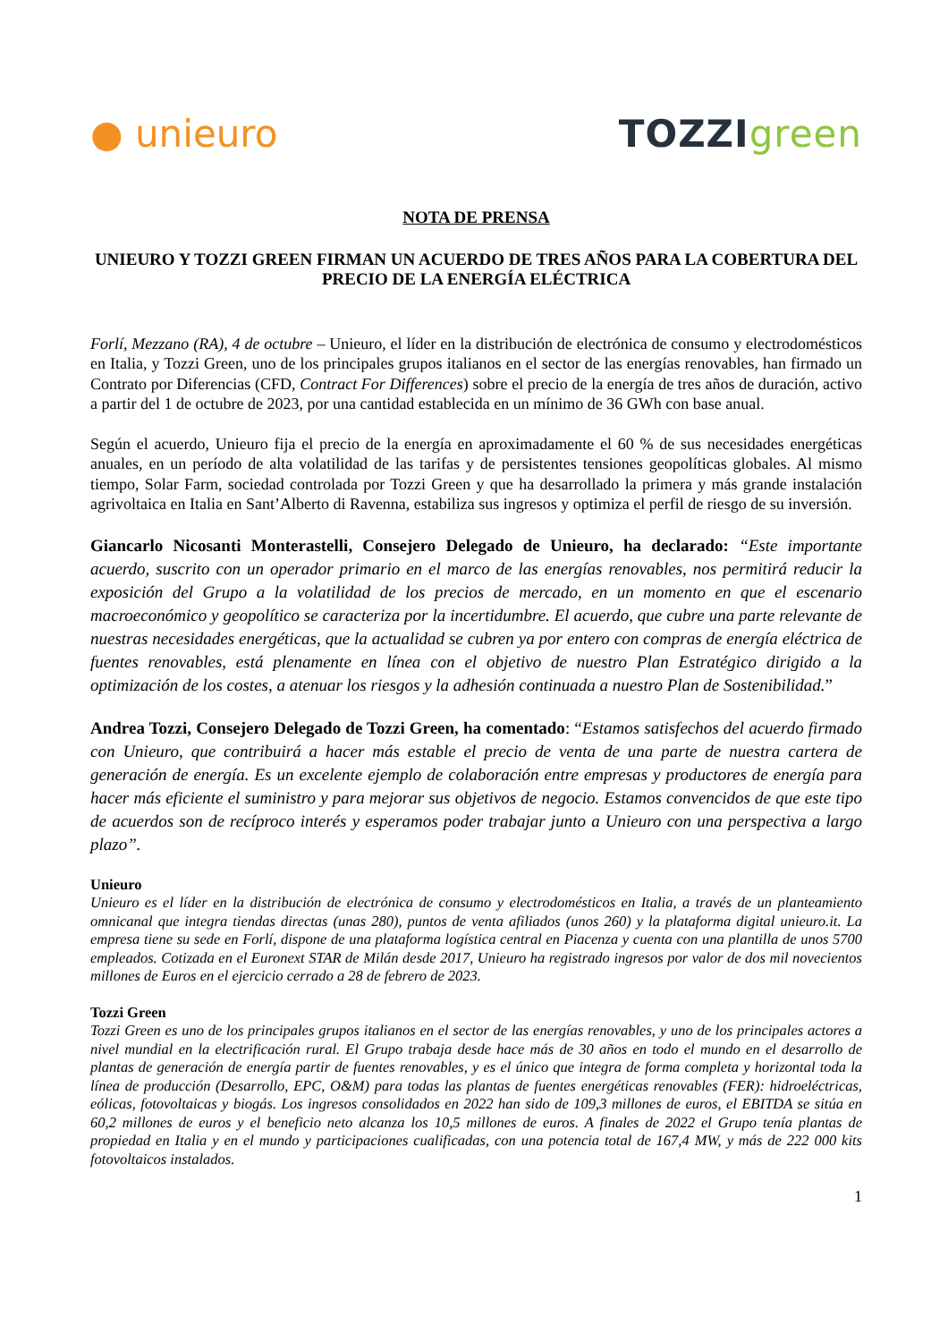● unieuro TOZZIgreen
NOTA DE PRENSA
UNIEURO Y TOZZI GREEN FIRMAN UN ACUERDO DE TRES AÑOS PARA LA COBERTURA DEL PRECIO DE LA ENERGÍA ELÉCTRICA
Forlí, Mezzano (RA), 4 de octubre – Unieuro, el líder en la distribución de electrónica de consumo y electrodomésticos en Italia, y Tozzi Green, uno de los principales grupos italianos en el sector de las energías renovables, han firmado un Contrato por Diferencias (CFD, Contract For Differences) sobre el precio de la energía de tres años de duración, activo a partir del 1 de octubre de 2023, por una cantidad establecida en un mínimo de 36 GWh con base anual.
Según el acuerdo, Unieuro fija el precio de la energía en aproximadamente el 60 % de sus necesidades energéticas anuales, en un período de alta volatilidad de las tarifas y de persistentes tensiones geopolíticas globales. Al mismo tiempo, Solar Farm, sociedad controlada por Tozzi Green y que ha desarrollado la primera y más grande instalación agrivoltaica en Italia en Sant’Alberto di Ravenna, estabiliza sus ingresos y optimiza el perfil de riesgo de su inversión.
Giancarlo Nicosanti Monterastelli, Consejero Delegado de Unieuro, ha declarado: “Este importante acuerdo, suscrito con un operador primario en el marco de las energías renovables, nos permitirá reducir la exposición del Grupo a la volatilidad de los precios de mercado, en un momento en que el escenario macroeconómico y geopolítico se caracteriza por la incertidumbre. El acuerdo, que cubre una parte relevante de nuestras necesidades energéticas, que la actualidad se cubren ya por entero con compras de energía eléctrica de fuentes renovables, está plenamente en línea con el objetivo de nuestro Plan Estratégico dirigido a la optimización de los costes, a atenuar los riesgos y la adhesión continuada a nuestro Plan de Sostenibilidad.”
Andrea Tozzi, Consejero Delegado de Tozzi Green, ha comentado: “Estamos satisfechos del acuerdo firmado con Unieuro, que contribuirá a hacer más estable el precio de venta de una parte de nuestra cartera de generación de energía. Es un excelente ejemplo de colaboración entre empresas y productores de energía para hacer más eficiente el suministro y para mejorar sus objetivos de negocio. Estamos convencidos de que este tipo de acuerdos son de recíproco interés y esperamos poder trabajar junto a Unieuro con una perspectiva a largo plazo”.
Unieuro
Unieuro es el líder en la distribución de electrónica de consumo y electrodomésticos en Italia, a través de un planteamiento omnicanal que integra tiendas directas (unas 280), puntos de venta afiliados (unos 260) y la plataforma digital unieuro.it. La empresa tiene su sede en Forlí, dispone de una plataforma logística central en Piacenza y cuenta con una plantilla de unos 5700 empleados. Cotizada en el Euronext STAR de Milán desde 2017, Unieuro ha registrado ingresos por valor de dos mil novecientos millones de Euros en el ejercicio cerrado a 28 de febrero de 2023.
Tozzi Green
Tozzi Green es uno de los principales grupos italianos en el sector de las energías renovables, y uno de los principales actores a nivel mundial en la electrificación rural. El Grupo trabaja desde hace más de 30 años en todo el mundo en el desarrollo de plantas de generación de energía partir de fuentes renovables, y es el único que integra de forma completa y horizontal toda la línea de producción (Desarrollo, EPC, O&M) para todas las plantas de fuentes energéticas renovables (FER): hidroeléctricas, eólicas, fotovoltaicas y biogás. Los ingresos consolidados en 2022 han sido de 109,3 millones de euros, el EBITDA se sitúa en 60,2 millones de euros y el beneficio neto alcanza los 10,5 millones de euros. A finales de 2022 el Grupo tenía plantas de propiedad en Italia y en el mundo y participaciones cualificadas, con una potencia total de 167,4 MW, y más de 222 000 kits fotovoltaicos instalados.
1